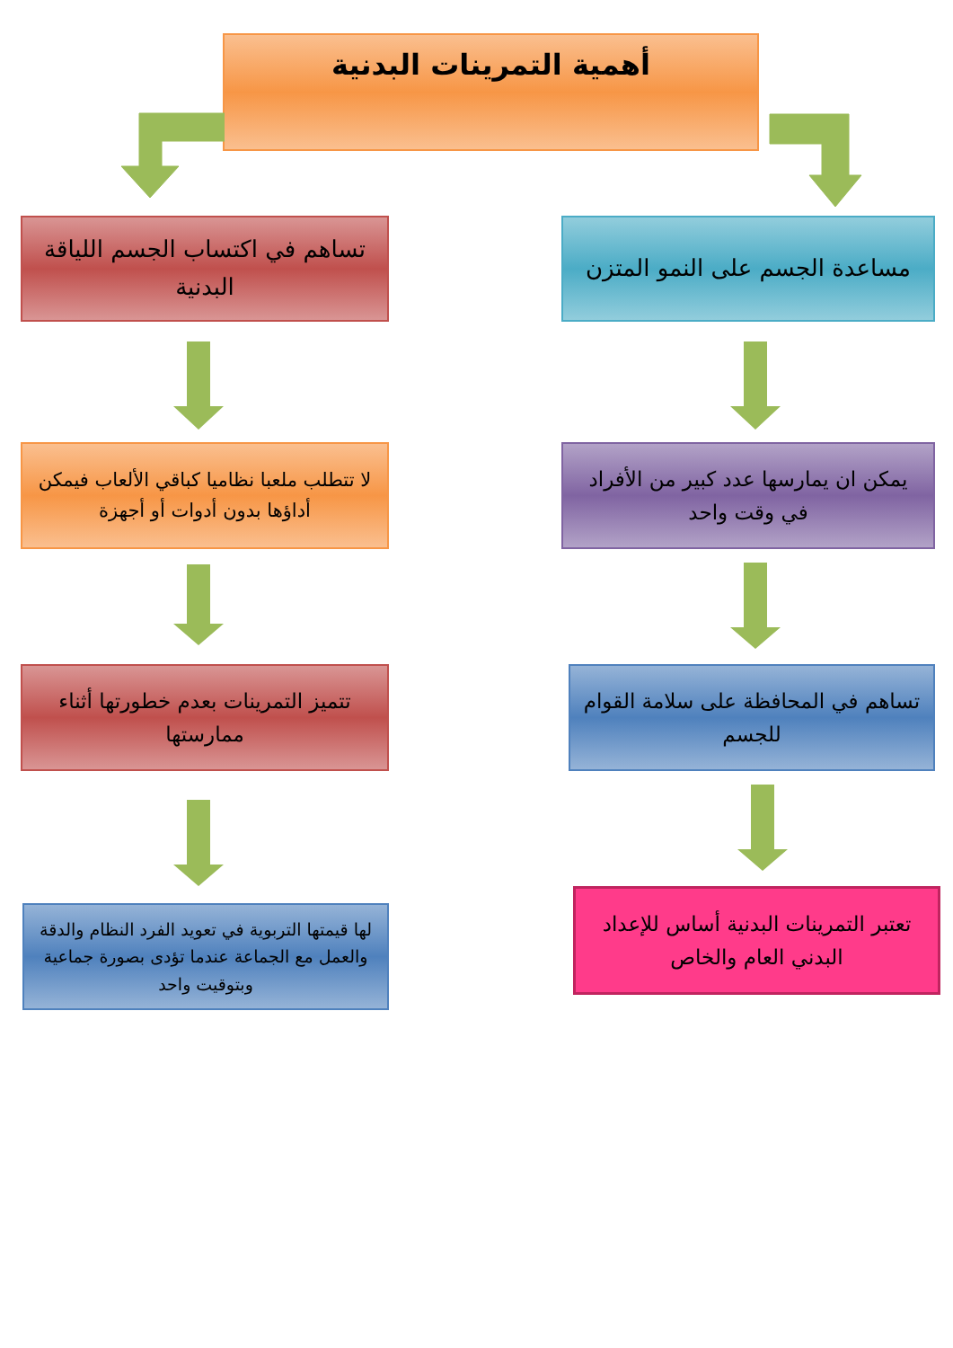أهمية التمرينات البدنية
مساعدة الجسم على النمو المتزن
تساهم في اكتساب الجسم اللياقة البدنية
يمكن ان يمارسها عدد كبير من الأفراد في وقت واحد
لا تتطلب ملعبا نظاميا كباقي الألعاب فيمكن أداؤها بدون أدوات أو أجهزة
تساهم في المحافظة على سلامة القوام للجسم
تتميز التمرينات بعدم خطورتها أثناء ممارستها
تعتبر التمرينات البدنية أساس للإعداد البدني العام والخاص
لها قيمتها التربوية في تعويد الفرد النظام والدقة والعمل مع الجماعة عندما تؤدى بصورة جماعية وبتوقيت واحد